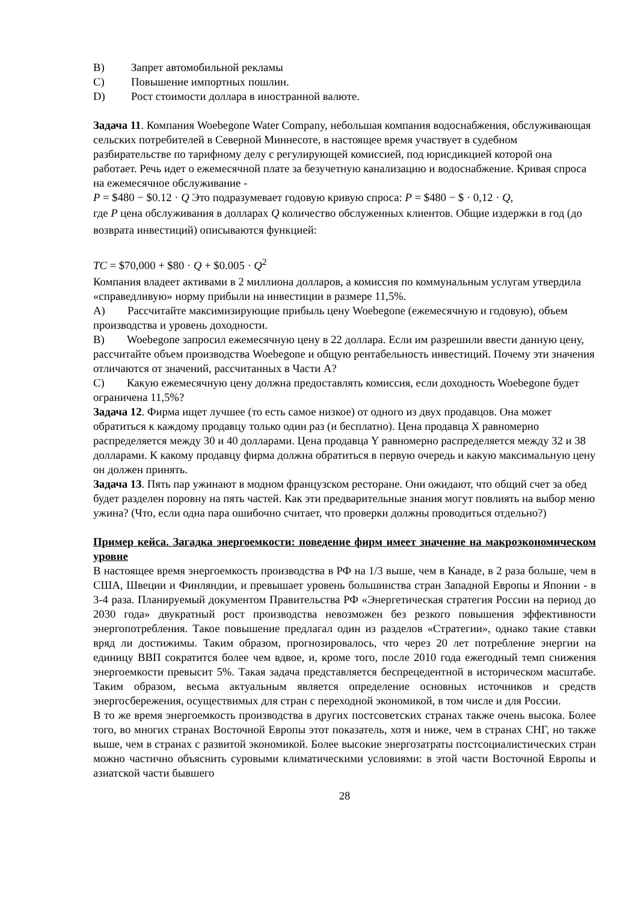B) Запрет автомобильной рекламы
C) Повышение импортных пошлин.
D) Рост стоимости доллара в иностранной валюте.
Задача 11. Компания Woebegone Water Company, небольшая компания водоснабжения, обслуживающая сельских потребителей в Северной Миннесоте, в настоящее время участвует в судебном разбирательстве по тарифному делу с регулирующей комиссией, под юрисдикцией которой она работает. Речь идет о ежемесячной плате за безучетную канализацию и водоснабжение. Кривая спроса на ежемесячное обслуживание -
P = $480 − $0.12 · Q Это подразумевает годовую кривую спроса: P = $480 − $ · 0,12 · Q,
где P цена обслуживания в долларах Q количество обслуженных клиентов. Общие издержки в год (до возврата инвестиций) описываются функцией:
TC = $70,000 + $80 · Q + $0.005 · Q<sup>2</sup>
Компания владеет активами в 2 миллиона долларов, а комиссия по коммунальным услугам утвердила «справедливую» норму прибыли на инвестиции в размере 11,5%.
A) Рассчитайте максимизирующие прибыль цену Woebegone (ежемесячную и годовую), объем производства и уровень доходности.
B) Woebegone запросил ежемесячную цену в 22 доллара. Если им разрешили ввести данную цену, рассчитайте объем производства Woebegone и общую рентабельность инвестиций. Почему эти значения отличаются от значений, рассчитанных в Части A?
C) Какую ежемесячную цену должна предоставлять комиссия, если доходность Woebegone будет ограничена 11,5%?
Задача 12. Фирма ищет лучшее (то есть самое низкое) от одного из двух продавцов. Она может обратиться к каждому продавцу только один раз (и бесплатно). Цена продавца X равномерно распределяется между 30 и 40 долларами. Цена продавца Y равномерно распределяется между 32 и 38 долларами. К какому продавцу фирма должна обратиться в первую очередь и какую максимальную цену он должен принять.
Задача 13. Пять пар ужинают в модном французском ресторане. Они ожидают, что общий счет за обед будет разделен поровну на пять частей. Как эти предварительные знания могут повлиять на выбор меню ужина? (Что, если одна пара ошибочно считает, что проверки должны проводиться отдельно?)
Пример кейса. Загадка энергоемкости: поведение фирм имеет значение на макроэкономическом уровне
В настоящее время энергоемкость производства в РФ на 1/3 выше, чем в Канаде, в 2 раза больше, чем в США, Швеции и Финляндии, и превышает уровень большинства стран Западной Европы и Японии - в 3-4 раза. Планируемый документом Правительства РФ «Энергетическая стратегия России на период до 2030 года» двукратный рост производства невозможен без резкого повышения эффективности энергопотребления. Такое повышение предлагал один из разделов «Стратегии», однако такие ставки вряд ли достижимы. Таким образом, прогнозировалось, что через 20 лет потребление энергии на единицу ВВП сократится более чем вдвое, и, кроме того, после 2010 года ежегодный темп снижения энергоемкости превысит 5%. Такая задача представляется беспрецедентной в историческом масштабе. Таким образом, весьма актуальным является определение основных источников и средств энергосбережения, осуществимых для стран с переходной экономикой, в том числе и для России.
В то же время энергоемкость производства в других постсоветских странах также очень высока. Более того, во многих странах Восточной Европы этот показатель, хотя и ниже, чем в странах СНГ, но также выше, чем в странах с развитой экономикой. Более высокие энергозатраты постсоциалистических стран можно частично объяснить суровыми климатическими условиями: в этой части Восточной Европы и азиатской части бывшего
28